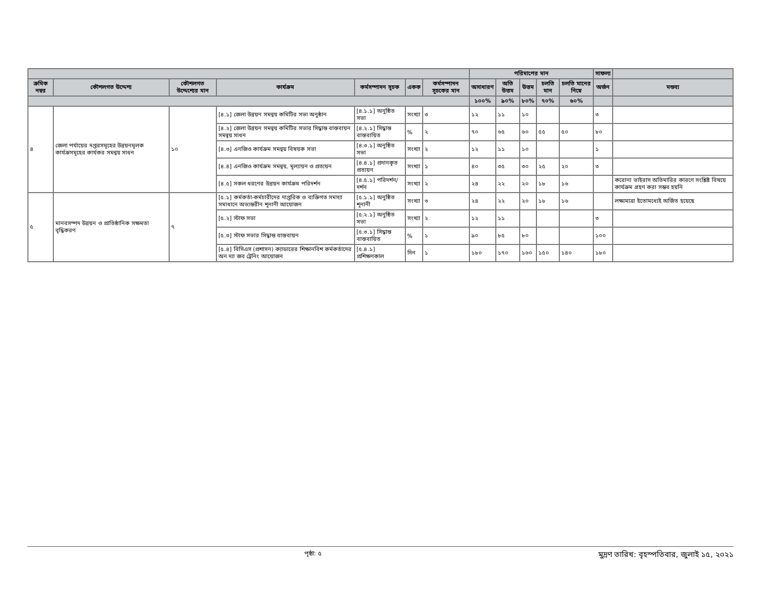| | | | | | | | পরিমাপের মান | | | | | সাফল্য | |
| --- | --- | --- | --- | --- | --- | --- | --- | --- | --- | --- | --- | --- | --- |
| ক্রমিক নম্বর | কৌশলগত উদ্দেশ্য | কৌশলগত উদ্দেশ্যের মান | কার্যক্রম | কর্মসম্পাদন সূচক | একক | কর্মসম্পাদন সূচকের মান | অসাধারণ | অতি উত্তম | উত্তম | চলতি মান | চলতি মানের নিম্নে | অর্জন | মন্তব্য |
| | | | | | | | ১০০% | ৯০% | ৮০% | ৭০% | ৬০% | | |
| ৪ | জেলা পর্যায়ের দপ্তরসমূহের উন্নয়নমূলক কার্যক্রসমূহের কার্যকর সমন্বয় সাধন | ১০ | [৪.১] জেলা উন্নয়ন সমন্বয় কমিটির সভা অনুষ্ঠান | [৪.১.১] অনুষ্ঠিত সভা | সংখ্যা | ৩ | ১২ | ১১ | ১০ | | | ৩ | |
| | | | [৪.২] জেলা উন্নয়ন সমন্বয় কমিটির সভার সিদ্ধান্ত বাস্তবায়ন সমন্বয় সাধন | [৪.২.১] সিদ্ধান্ত বাস্তবায়িত | % | ২ | ৭০ | ৬৫ | ৬০ | ৫৫ | ৫০ | ৮০ | |
| | | | [৪.৩] এনজিও কার্যক্রম সমন্বয় বিষয়ক সভা | [৪.৩.১] অনুষ্ঠিত সভা | সংখ্যা | ২ | ১২ | ১১ | ১০ | | | ১ | |
| | | | [৪.৪] এনজিও কার্যক্রম সমন্বয়, মূল্যায়ন ও প্রত্যয়ন | [৪.৪.১] প্রদানকৃত প্রত্যয়ন | সংখ্যা | ১ | ৪০ | ৩৫ | ৩০ | ২৫ | ২০ | ৩ | |
| | | | [৪.৫] সকল ধরণের উন্নয়ন কার্যক্রম পরিদর্শন | [৪.৫.১] পরিদর্শন/দর্শন | সংখ্যা | ২ | ২৪ | ২২ | ২০ | ১৮ | ১৬ | | করোনা ভাইরাস অতিমারির কারণে সংশ্লিষ্ট বিষয়ে কার্যক্রম গ্রহণ করা সম্ভব হয়নি |
| ৫ | মানবসম্পদ উন্নয়ন ও প্রাতিষ্ঠানিক সক্ষমতা বৃদ্ধিকরণ | ৭ | [৫.১] কর্মকর্তা-কর্মচারীদের দাপ্তরিক ও ব্যক্তিগত সমস্যা সমাধানে অভ্যন্তরীন শূনানী আয়োজন | [৫.১.১] অনুষ্ঠিত শূনানী | সংখ্যা | ৩ | ২৪ | ২২ | ২০ | ১৮ | ১৬ | | লক্ষ্যমাত্রা ইতোমধ্যেই অর্জিত হয়েছে |
| | | | [৫.২] স্টাফ সভা | [৫.২.১] অনুষ্ঠিত সভা | সংখ্যা | ২ | ১২ | ১১ | | | | ৩ | |
| | | | [৫.৩] স্টাফ সভার সিদ্ধান্ত বাস্তবায়ন | [৫.৩.১] সিদ্ধান্ত বাস্তবায়িত | % | ১ | ৯০ | ৮৫ | ৮০ | | | ১০০ | |
| | | | [৫.৪] বিসিএস (প্রশাসন) ক্যাডারের শিক্ষানবিশ কর্মকর্তাদের অন দ্যা জব ট্রেনিং আয়োজন | [৫.৪.১] প্রশিক্ষণকাল | দিন | ১ | ১৮০ | ১৭০ | ১৬০ | ১৫০ | ১৪০ | ১৮০ | |
পৃষ্ঠা: ৫ মুদ্রণ তারিখ: বৃহস্পতিবার, জুলাই ১৫, ২০২১